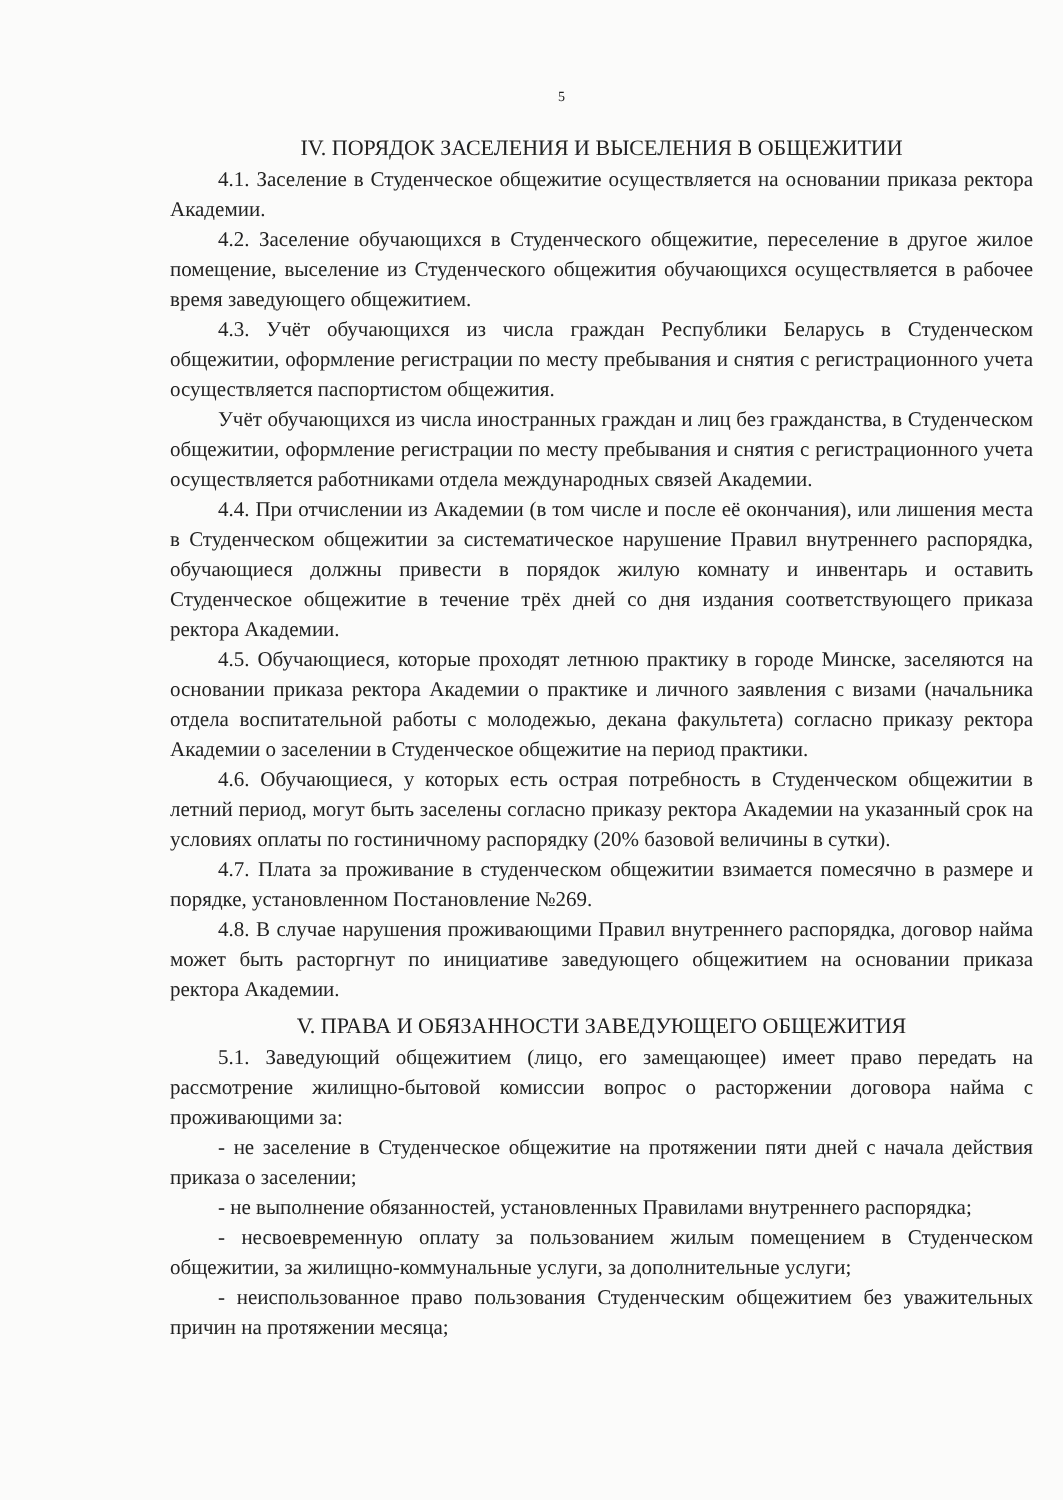5
IV. ПОРЯДОК ЗАСЕЛЕНИЯ И ВЫСЕЛЕНИЯ В ОБЩЕЖИТИИ
4.1. Заселение в Студенческое общежитие осуществляется на основании приказа ректора Академии.
4.2. Заселение обучающихся в Студенческого общежитие, переселение в другое жилое помещение, выселение из Студенческого общежития обучающихся осуществляется в рабочее время заведующего общежитием.
4.3. Учёт обучающихся из числа граждан Республики Беларусь в Студенческом общежитии, оформление регистрации по месту пребывания и снятия с регистрационного учета осуществляется паспортистом общежития.
Учёт обучающихся из числа иностранных граждан и лиц без гражданства, в Студенческом общежитии, оформление регистрации по месту пребывания и снятия с регистрационного учета осуществляется работниками отдела международных связей Академии.
4.4. При отчислении из Академии (в том числе и после её окончания), или лишения места в Студенческом общежитии за систематическое нарушение Правил внутреннего распорядка, обучающиеся должны привести в порядок жилую комнату и инвентарь и оставить Студенческое общежитие в течение трёх дней со дня издания соответствующего приказа ректора Академии.
4.5. Обучающиеся, которые проходят летнюю практику в городе Минске, заселяются на основании приказа ректора Академии о практике и личного заявления с визами (начальника отдела воспитательной работы с молодежью, декана факультета) согласно приказу ректора Академии о заселении в Студенческое общежитие на период практики.
4.6. Обучающиеся, у которых есть острая потребность в Студенческом общежитии в летний период, могут быть заселены согласно приказу ректора Академии на указанный срок на условиях оплаты по гостиничному распорядку (20% базовой величины в сутки).
4.7. Плата за проживание в студенческом общежитии взимается помесячно в размере и порядке, установленном Постановление №269.
4.8. В случае нарушения проживающими Правил внутреннего распорядка, договор найма может быть расторгнут по инициативе заведующего общежитием на основании приказа ректора Академии.
V. ПРАВА И ОБЯЗАННОСТИ ЗАВЕДУЮЩЕГО ОБЩЕЖИТИЯ
5.1. Заведующий общежитием (лицо, его замещающее) имеет право передать на рассмотрение жилищно-бытовой комиссии вопрос о расторжении договора найма с проживающими за:
- не заселение в Студенческое общежитие на протяжении пяти дней с начала действия приказа о заселении;
- не выполнение обязанностей, установленных Правилами внутреннего распорядка;
- несвоевременную оплату за пользованием жилым помещением в Студенческом общежитии, за жилищно-коммунальные услуги, за дополнительные услуги;
- неиспользованное право пользования Студенческим общежитием без уважительных причин на протяжении месяца;